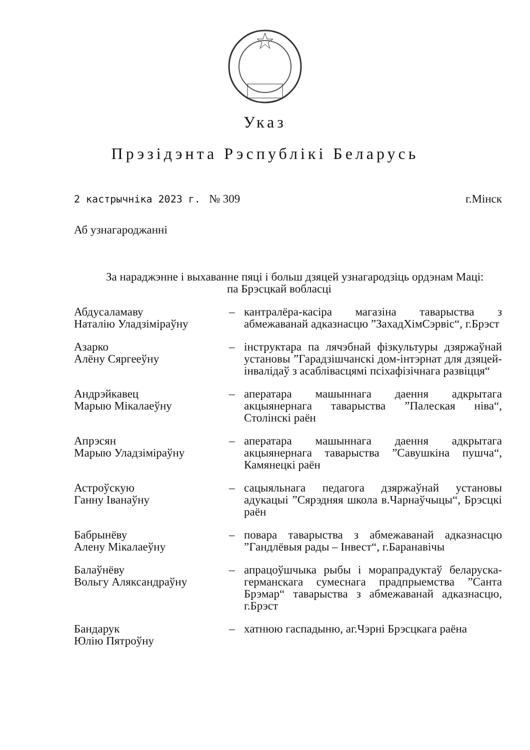Указ
Прэзідэнта Рэспублікі Беларусь
2 кастрычніка 2023 г. № 309 г.Мінск
Аб узнагароджанні
За нараджэнне і выхаванне пяці і больш дзяцей узнагародзіць ордэнам Маці:
па Брэсцкай вобласці
Абдусаламаву
Наталію Уладзіміраўну
– кантралёра-касіра магазіна таварыства з абмежаванай адказнасцю ”ЗахадХімСэрвіс“, г.Брэст
Азарко
Алёну Сяргееўну
– інструктара па лячэбнай фізкультуры дзяржаўнай установы ”Гарадзішчанскі дом-інтэрнат для дзяцей-інвалідаў з асаблівасцямі псіхафізічнага развіцця“
Андрэйкавец
Марыю Мікалаеўну
– аператара машыннага даення адкрытага акцыянернага таварыства ”Палеская ніва“, Столінскі раён
Апрэсян
Марыю Уладзіміраўну
– аператара машыннага даення адкрытага акцыянернага таварыства ”Савушкіна пушча“, Камянецкі раён
Астроўскую
Ганну Іванаўну
– сацыяльнага педагога дзяржаўнай установы адукацыі ”Сярэдняя школа в.Чарнаўчыцы“, Брэсцкі раён
Бабрынёву
Алену Мікалаеўну
– повара таварыства з абмежаванай адказнасцю ”Гандлёвыя рады – Інвест“, г.Баранавічы
Балаўнёву
Вольгу Аляксандраўну
– апрацоўшчыка рыбы і морапрадуктаў беларуска-германскага сумеснага прадпрыемства ”Санта Брэмар“ таварыства з абмежаванай адказнасцю, г.Брэст
Бандарук
Юлію Пятроўну
– хатнюю гаспадыню, аг.Чэрні Брэсцкага раёна